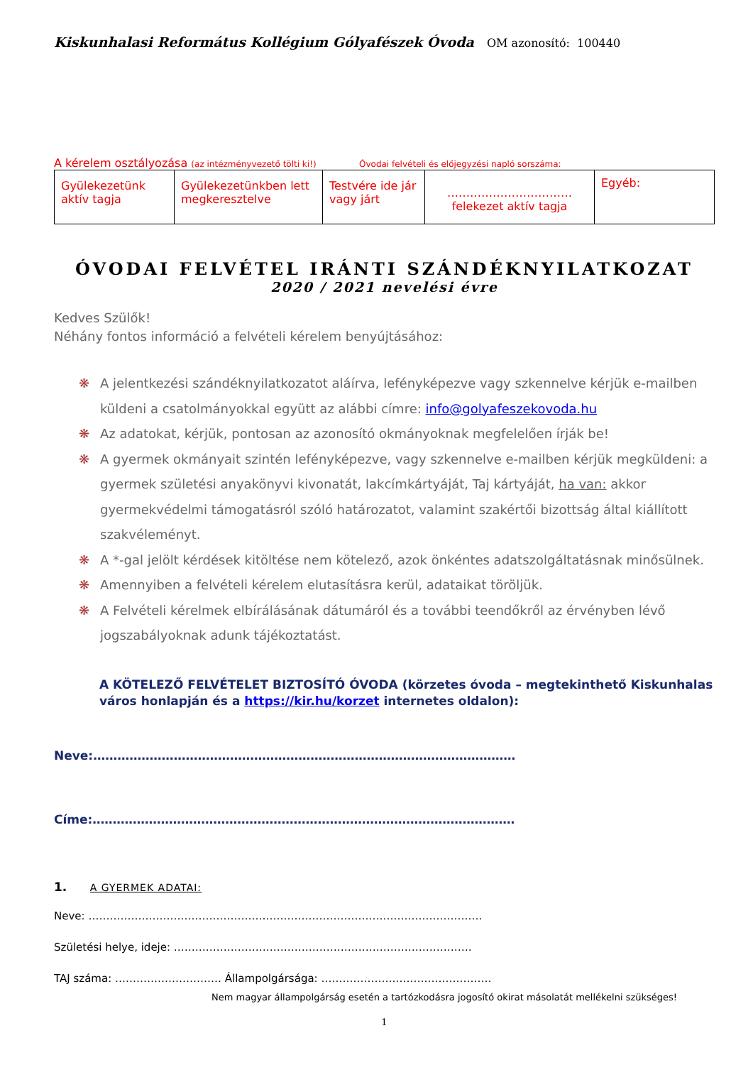Kiskunhalasi Református Kollégium Gólyafészek Óvoda OM azonosító: 100440
A kérelem osztályozása (az intézményvezető tölti ki!)
Óvodai felvételi és előjegyzési napló sorszáma:
| Gyülekezetünk aktív tagja | Gyülekezetünkben lett megkeresztelve | Testvére ide jár vagy járt | …………………………… felekezet aktív tagja | Egyéb: |
ÓVODAI FELVÉTEL IRÁNTI SZÁNDÉKNYILATKOZAT
2020 / 2021 nevelési évre
Kedves Szülők!
Néhány fontos információ a felvételi kérelem benyújtásához:
❋ A jelentkezési szándéknyilatkozatot aláírva, lefényképezve vagy szkennelve kérjük e-mailben küldeni a csatolmányokkal együtt az alábbi címre: info@golyafeszekovoda.hu
❋ Az adatokat, kérjük, pontosan az azonosító okmányoknak megfelelően írják be!
❋ A gyermek okmányait szintén lefényképezve, vagy szkennelve e-mailben kérjük megküldeni: a gyermek születési anyakönyvi kivonatát, lakcímkártyáját, Taj kártyáját, ha van: akkor gyermekvédelmi támogatásról szóló határozatot, valamint szakértői bizottság által kiállított szakvéleményt.
❋ A *-gal jelölt kérdések kitöltése nem kötelező, azok önkéntes adatszolgáltatásnak minősülnek.
❋ Amennyiben a felvételi kérelem elutasításra kerül, adataikat töröljük.
❋ A Felvételi kérelmek elbírálásának dátumáról és a további teendőkről az érvényben lévő jogszabályoknak adunk tájékoztatást.
A KÖTELEZŐ FELVÉTELET BIZTOSÍTÓ ÓVODA (körzetes óvoda – megtekinthető Kiskunhalas város honlapján és a https://kir.hu/korzet internetes oldalon):
Neve:……………………………………………………………………………………………
Címe:……………………………………………………………………………………………
1. A GYERMEK ADATAI:
Neve: …………………………………………………………………………………………………
Születési helye, ideje: …………………………………………………………………………
TAJ száma: ………………………… Állampolgársága: …………………………………………
Nem magyar állampolgárság esetén a tartózkodásra jogosító okirat másolatát mellékelni szükséges!
1